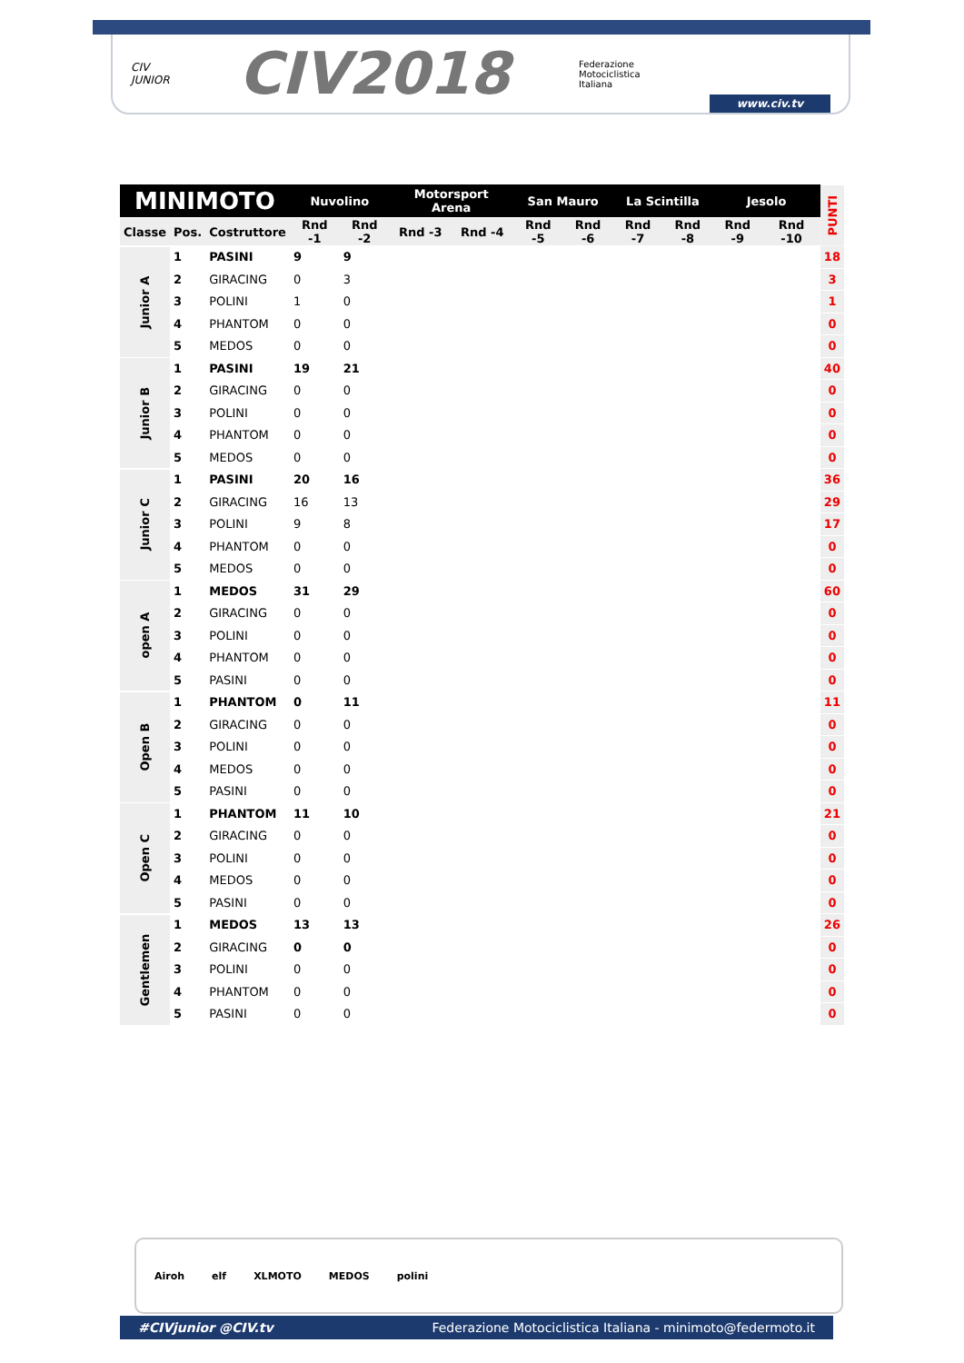CIV
JUNIOR
CIV2018
Federazione
Motociclistica
Italiana
www.civ.tv
| MINIMOTO | | | Nuvolino | | Motorsport Arena | | San Mauro | | La Scintilla | | Jesolo | | PUNTI |
| --- | --- | --- | --- | --- | --- | --- | --- | --- | --- | --- | --- | --- | --- |
| Classe | Pos. | Costruttore | Rnd -1 | Rnd -2 | Rnd -3 | Rnd -4 | Rnd -5 | Rnd -6 | Rnd -7 | Rnd -8 | Rnd -9 | Rnd -10 | |
| Junior A | 1 | PASINI | 9 | 9 | | | | | | | | | 18 |
| | 2 | GIRACING | 0 | 3 | | | | | | | | | 3 |
| | 3 | POLINI | 1 | 0 | | | | | | | | | 1 |
| | 4 | PHANTOM | 0 | 0 | | | | | | | | | 0 |
| | 5 | MEDOS | 0 | 0 | | | | | | | | | 0 |
| Junior B | 1 | PASINI | 19 | 21 | | | | | | | | | 40 |
| | 2 | GIRACING | 0 | 0 | | | | | | | | | 0 |
| | 3 | POLINI | 0 | 0 | | | | | | | | | 0 |
| | 4 | PHANTOM | 0 | 0 | | | | | | | | | 0 |
| | 5 | MEDOS | 0 | 0 | | | | | | | | | 0 |
| Junior C | 1 | PASINI | 20 | 16 | | | | | | | | | 36 |
| | 2 | GIRACING | 16 | 13 | | | | | | | | | 29 |
| | 3 | POLINI | 9 | 8 | | | | | | | | | 17 |
| | 4 | PHANTOM | 0 | 0 | | | | | | | | | 0 |
| | 5 | MEDOS | 0 | 0 | | | | | | | | | 0 |
| open A | 1 | MEDOS | 31 | 29 | | | | | | | | | 60 |
| | 2 | GIRACING | 0 | 0 | | | | | | | | | 0 |
| | 3 | POLINI | 0 | 0 | | | | | | | | | 0 |
| | 4 | PHANTOM | 0 | 0 | | | | | | | | | 0 |
| | 5 | PASINI | 0 | 0 | | | | | | | | | 0 |
| Open B | 1 | PHANTOM | 0 | 11 | | | | | | | | | 11 |
| | 2 | GIRACING | 0 | 0 | | | | | | | | | 0 |
| | 3 | POLINI | 0 | 0 | | | | | | | | | 0 |
| | 4 | MEDOS | 0 | 0 | | | | | | | | | 0 |
| | 5 | PASINI | 0 | 0 | | | | | | | | | 0 |
| Open C | 1 | PHANTOM | 11 | 10 | | | | | | | | | 21 |
| | 2 | GIRACING | 0 | 0 | | | | | | | | | 0 |
| | 3 | POLINI | 0 | 0 | | | | | | | | | 0 |
| | 4 | MEDOS | 0 | 0 | | | | | | | | | 0 |
| | 5 | PASINI | 0 | 0 | | | | | | | | | 0 |
| Gentlemen | 1 | MEDOS | 13 | 13 | | | | | | | | | 26 |
| | 2 | GIRACING | 0 | 0 | | | | | | | | | 0 |
| | 3 | POLINI | 0 | 0 | | | | | | | | | 0 |
| | 4 | PHANTOM | 0 | 0 | | | | | | | | | 0 |
| | 5 | PASINI | 0 | 0 | | | | | | | | | 0 |
Airoh elf XLMOTO MEDOS polini
#CIVjunior @CIV.tv Federazione Motociclistica Italiana - minimoto@federmoto.it